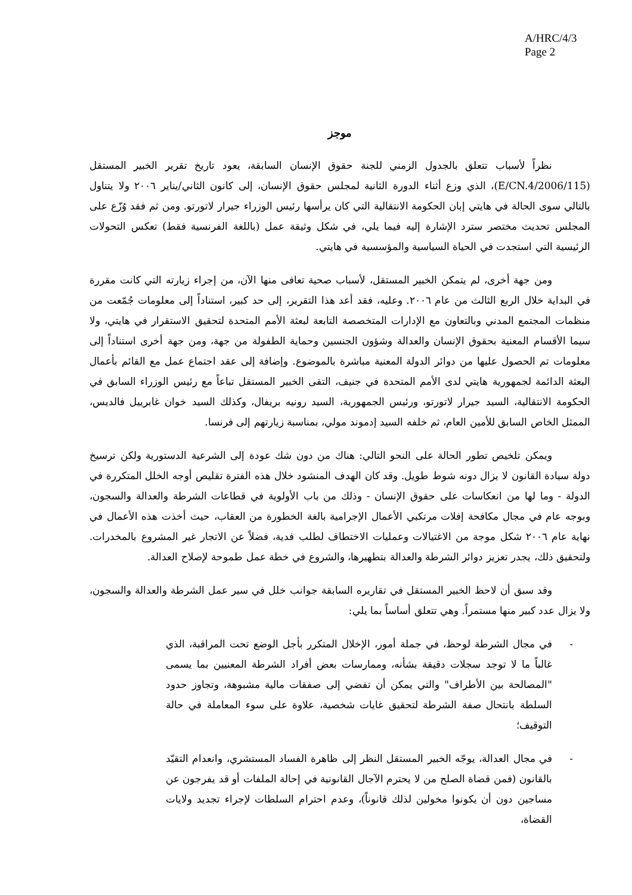A/HRC/4/3
Page 2
موجز
نظراً لأسباب تتعلق بالجدول الزمني للجنة حقوق الإنسان السابقة، يعود تاريخ تقرير الخبير المستقل (E/CN.4/2006/115)، الذي وزع أثناء الدورة الثانية لمجلس حقوق الإنسان، إلى كانون الثاني/يناير ٢٠٠٦ ولا يتناول بالتالي سوى الحالة في هايتي إبان الحكومة الانتقالية التي كان يرأسها رئيس الوزراء جيرار لاتورتو. ومن ثم فقد وُزّع على المجلس تحديث مختصر سترد الإشارة إليه فيما يلي، في شكل وثيقة عمل (باللغة الفرنسية فقط) تعكس التحولات الرئيسية التي استجدت في الحياة السياسية والمؤسسية في هايتي.
ومن جهة أخرى، لم يتمكن الخبير المستقل، لأسباب صحية تعافى منها الآن، من إجراء زيارته التي كانت مقررة في البداية خلال الربع الثالث من عام ٢٠٠٦. وعليه، فقد أعد هذا التقرير، إلى حد كبير، استناداً إلى معلومات جُمّعت من منظمات المجتمع المدني وبالتعاون مع الإدارات المتخصصة التابعة لبعثة الأمم المتحدة لتحقيق الاستقرار في هايتي، ولا سيما الأقسام المعنية بحقوق الإنسان والعدالة وشؤون الجنسين وحماية الطفولة من جهة، ومن جهة أخرى استناداً إلى معلومات تم الحصول عليها من دوائر الدولة المعنية مباشرة بالموضوع. وإضافة إلى عقد اجتماع عمل مع القائم بأعمال البعثة الدائمة لجمهورية هايتي لدى الأمم المتحدة في جنيف، التقى الخبير المستقل تباعاً مع رئيس الوزراء السابق في الحكومة الانتقالية، السيد جيرار لاتورتو، ورئيس الجمهورية، السيد رونيه بريفال، وكذلك السيد خوان غابرييل فالديس، الممثل الخاص السابق للأمين العام، ثم خلفه السيد إدموند مولي، بمناسبة زيارتهم إلى فرنسا.
ويمكن تلخيص تطور الحالة على النحو التالي: هناك من دون شك عودة إلى الشرعية الدستورية ولكن ترسيخ دولة سيادة القانون لا يزال دونه شوط طويل. وقد كان الهدف المنشود خلال هذه الفترة تقليص أوجه الخلل المتكررة في الدولة - وما لها من انعكاسات على حقوق الإنسان - وذلك من باب الأولوية في قطاعات الشرطة والعدالة والسجون، وبوجه عام في مجال مكافحة إفلات مرتكبي الأعمال الإجرامية بالغة الخطورة من العقاب، حيث أخذت هذه الأعمال في نهاية عام ٢٠٠٦ شكل موجة من الاغتيالات وعمليات الاختطاف لطلب فدية، فضلاً عن الاتجار غير المشروع بالمخدرات. ولتحقيق ذلك، يجدر تعزيز دوائر الشرطة والعدالة بتطهيرها، والشروع في خطة عمل طموحة لإصلاح العدالة.
وقد سبق أن لاحظ الخبير المستقل في تقاريره السابقة جوانب خلل في سير عمل الشرطة والعدالة والسجون، ولا يزال عدد كبير منها مستمراً. وهي تتعلق أساساً بما يلي:
- في مجال الشرطة لوحظ، في جملة أمور، الإخلال المتكرر بأجل الوضع تحت المراقبة، الذي غالباً ما لا توجد سجلات دقيقة بشأنه، وممارسات بعض أفراد الشرطة المعنيين بما يسمى "المصالحة بين الأطراف" والتي يمكن أن تفضي إلى صفقات مالية مشبوهة، وتجاوز حدود السلطة بانتحال صفة الشرطة لتحقيق غايات شخصية، علاوة على سوء المعاملة في حالة التوقيف؛
- في مجال العدالة، يوجّه الخبير المستقل النظر إلى ظاهرة الفساد المستشري، وانعدام التقيّد بالقانون (فمن قضاة الصلح من لا يحترم الآجال القانونية في إحالة الملفات أو قد يفرجون عن مساجين دون أن يكونوا مخولين لذلك قانوناً)، وعدم احترام السلطات لإجراء تجديد ولايات القضاة،